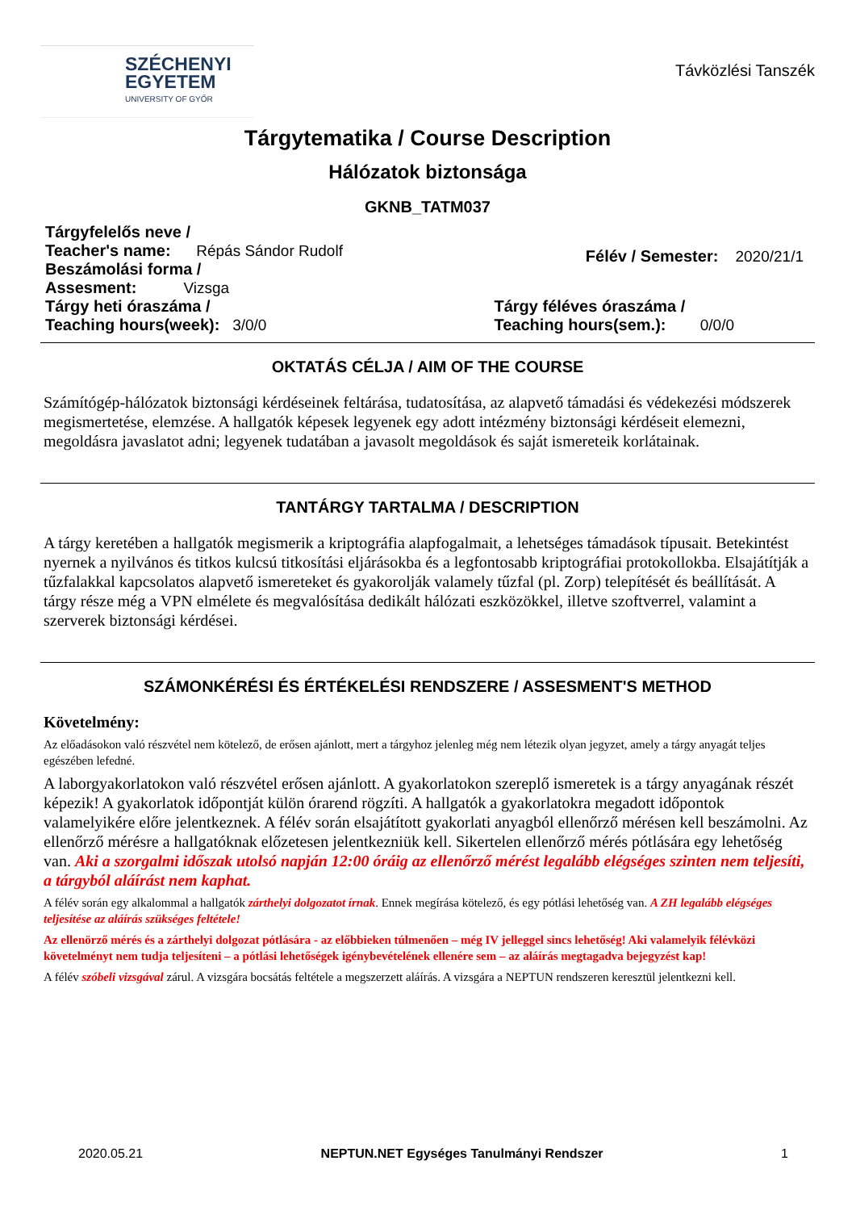SZÉCHENYI
EGYETEM
UNIVERSITY OF GYŐR
Távközlési Tanszék
Tárgytematika / Course Description
Hálózatok biztonsága
GKNB_TATM037
Tárgyfelelős neve /
Teacher's name: Répás Sándor Rudolf
Beszámolási forma /
Assesment: Vizsga
Félév / Semester: 2020/21/1
Tárgy heti óraszáma /
Teaching hours(week): 3/0/0
Tárgy féléves óraszáma /
Teaching hours(sem.): 0/0/0
OKTATÁS CÉLJA / AIM OF THE COURSE
Számítógép-hálózatok biztonsági kérdéseinek feltárása, tudatosítása, az alapvető támadási és védekezési módszerek megismertetése, elemzése. A hallgatók képesek legyenek egy adott intézmény biztonsági kérdéseit elemezni, megoldásra javaslatot adni; legyenek tudatában a javasolt megoldások és saját ismereteik korlátainak.
TANTÁRGY TARTALMA / DESCRIPTION
A tárgy keretében a hallgatók megismerik a kriptográfia alapfogalmait, a lehetséges támadások típusait. Betekintést nyernek a nyilvános és titkos kulcsú titkosítási eljárásokba és a legfontosabb kriptográfiai protokollokba. Elsajátítják a tűzfalakkal kapcsolatos alapvető ismereteket és gyakorolják valamely tűzfal (pl. Zorp) telepítését és beállítását. A tárgy része még a VPN elmélete és megvalósítása dedikált hálózati eszközökkel, illetve szoftverrel, valamint a szerverek biztonsági kérdései.
SZÁMONKÉRÉSI ÉS ÉRTÉKELÉSI RENDSZERE / ASSESMENT'S METHOD
Követelmény:
Az előadásokon való részvétel nem kötelező, de erősen ajánlott, mert a tárgyhoz jelenleg még nem létezik olyan jegyzet, amely a tárgy anyagát teljes egészében lefedné.
A laborgyakorlatokon való részvétel erősen ajánlott. A gyakorlatokon szereplő ismeretek is a tárgy anyagának részét képezik! A gyakorlatok időpontját külön órarend rögzíti. A hallgatók a gyakorlatokra megadott időpontok valamelyikére előre jelentkeznek. A félév során elsajátított gyakorlati anyagból ellenőrző mérésen kell beszámolni. Az ellenőrző mérésre a hallgatóknak előzetesen jelentkezniük kell. Sikertelen ellenőrző mérés pótlására egy lehetőség van. Aki a szorgalmi időszak utolsó napján 12:00 óráig az ellenőrző mérést legalább elégséges szinten nem teljesíti, a tárgyból aláírást nem kaphat.
A félév során egy alkalommal a hallgatók zárthelyi dolgozatot írnak. Ennek megírása kötelező, és egy pótlási lehetőség van. A ZH legalább elégséges teljesítése az aláírás szükséges feltétele!
Az ellenörző mérés és a zárthelyi dolgozat pótlására - az előbbieken túlmenően – még IV jelleggel sincs lehetőség! Aki valamelyik félévközi követelményt nem tudja teljesíteni – a pótlási lehetőségek igénybevételének ellenére sem – az aláírás megtagadva bejegyzést kap!
A félév szóbeli vizsgával zárul. A vizsgára bocsátás feltétele a megszerzett aláírás. A vizsgára a NEPTUN rendszeren keresztül jelentkezni kell.
2020.05.21 NEPTUN.NET Egységes Tanulmányi Rendszer 1